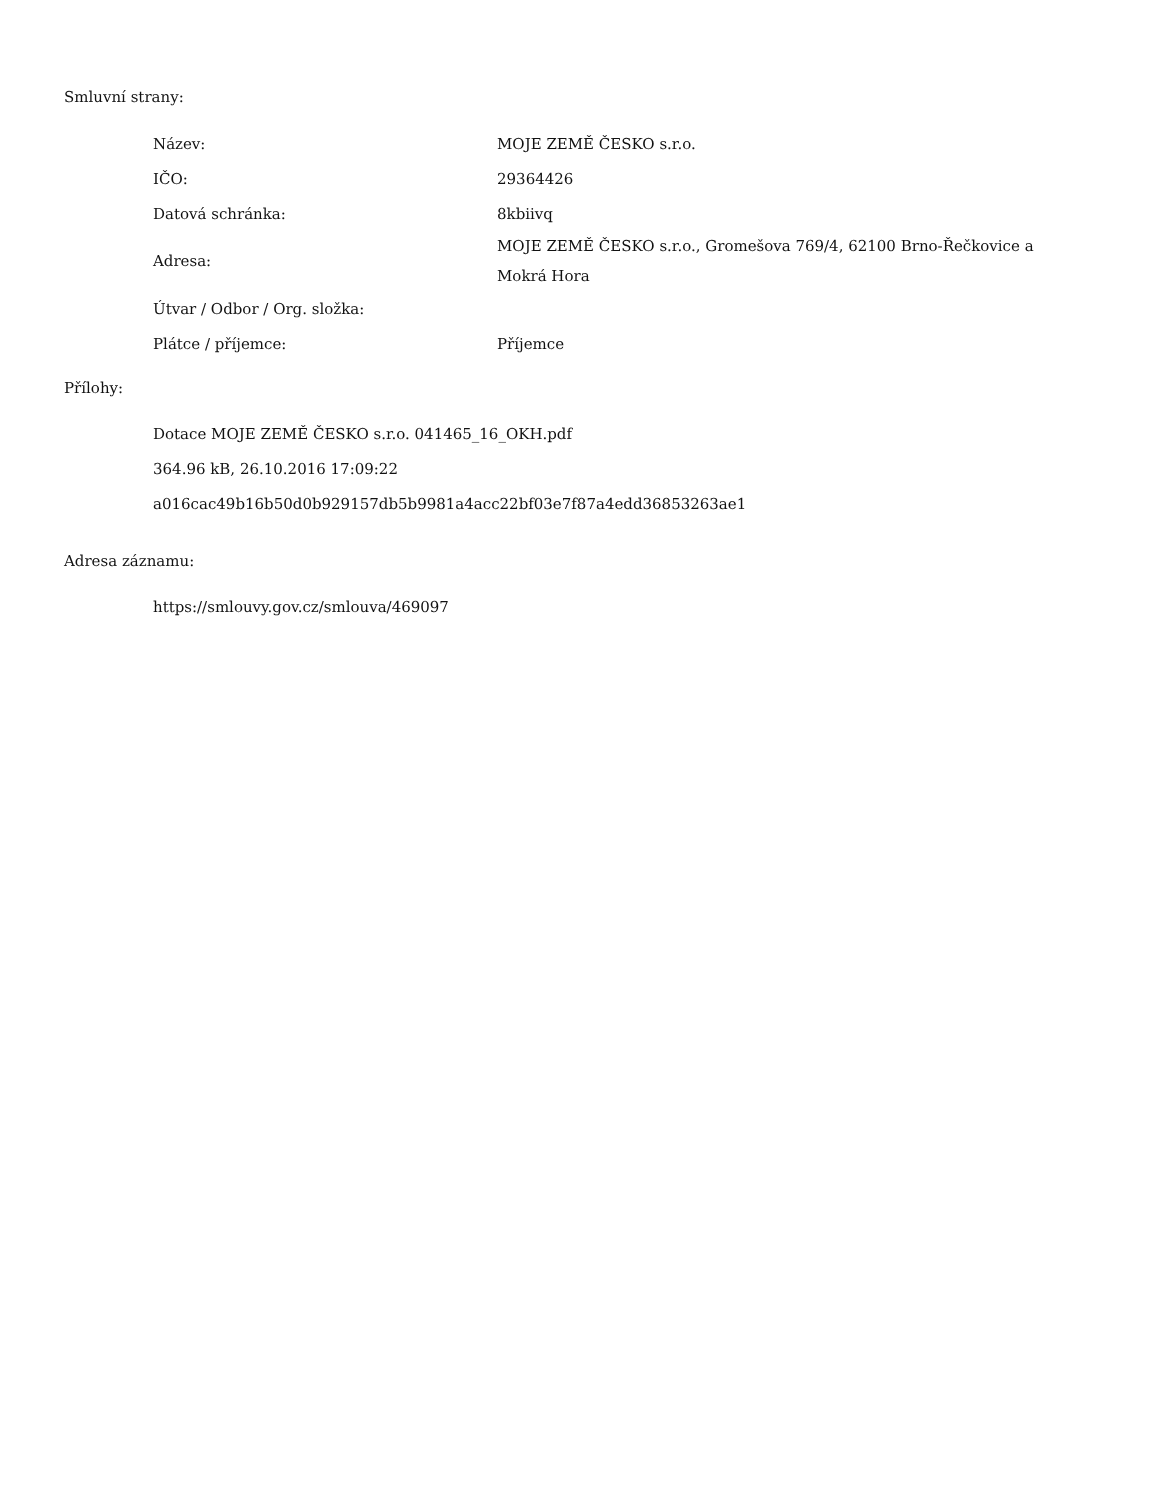Smluvní strany:
| Název: | MOJE ZEMĚ ČESKO s.r.o. |
| IČO: | 29364426 |
| Datová schránka: | 8kbiivq |
| Adresa: | MOJE ZEMĚ ČESKO s.r.o., Gromešova 769/4, 62100 Brno-Řečkovice a Mokrá Hora |
| Útvar / Odbor / Org. složka: | |
| Plátce / příjemce: | Příjemce |
Přílohy:
Dotace MOJE ZEMĚ ČESKO s.r.o. 041465_16_OKH.pdf
364.96 kB, 26.10.2016 17:09:22
a016cac49b16b50d0b929157db5b9981a4acc22bf03e7f87a4edd36853263ae1
Adresa záznamu:
https://smlouvy.gov.cz/smlouva/469097